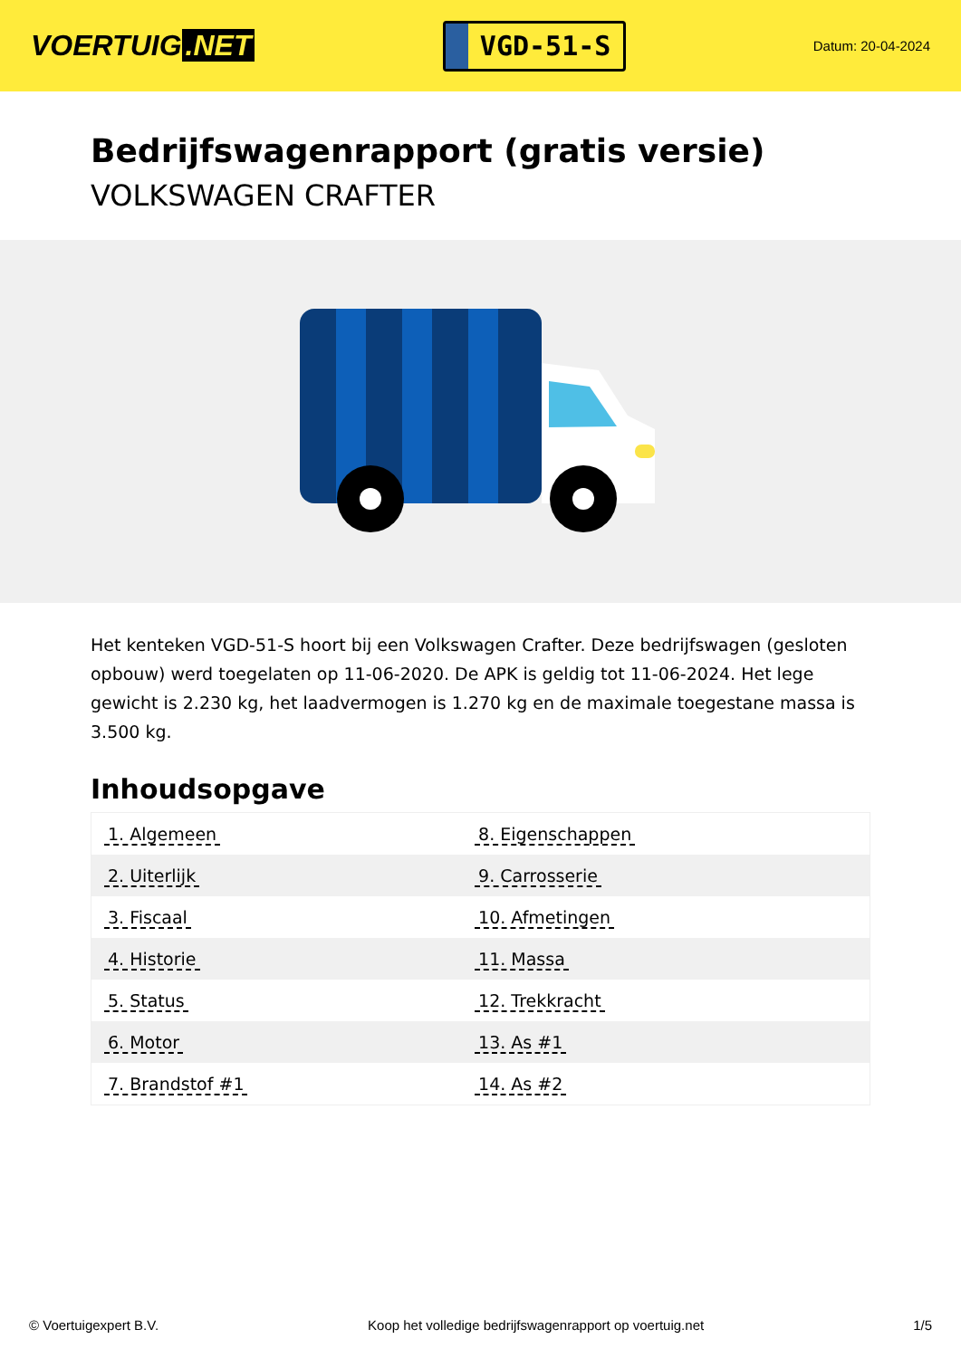VOERTUIG.NET
VGD-51-S
Datum: 20-04-2024
Bedrijfswagenrapport (gratis versie)
VOLKSWAGEN CRAFTER
Het kenteken VGD-51-S hoort bij een Volkswagen Crafter. Deze bedrijfswagen (gesloten opbouw) werd toegelaten op 11-06-2020. De APK is geldig tot 11-06-2024. Het lege gewicht is 2.230 kg, het laadvermogen is 1.270 kg en de maximale toegestane massa is 3.500 kg.
Inhoudsopgave
| 1. Algemeen | 8. Eigenschappen |
| 2. Uiterlijk | 9. Carrosserie |
| 3. Fiscaal | 10. Afmetingen |
| 4. Historie | 11. Massa |
| 5. Status | 12. Trekkracht |
| 6. Motor | 13. As #1 |
| 7. Brandstof #1 | 14. As #2 |
© Voertuigexpert B.V. Koop het volledige bedrijfswagenrapport op voertuig.net 1/5